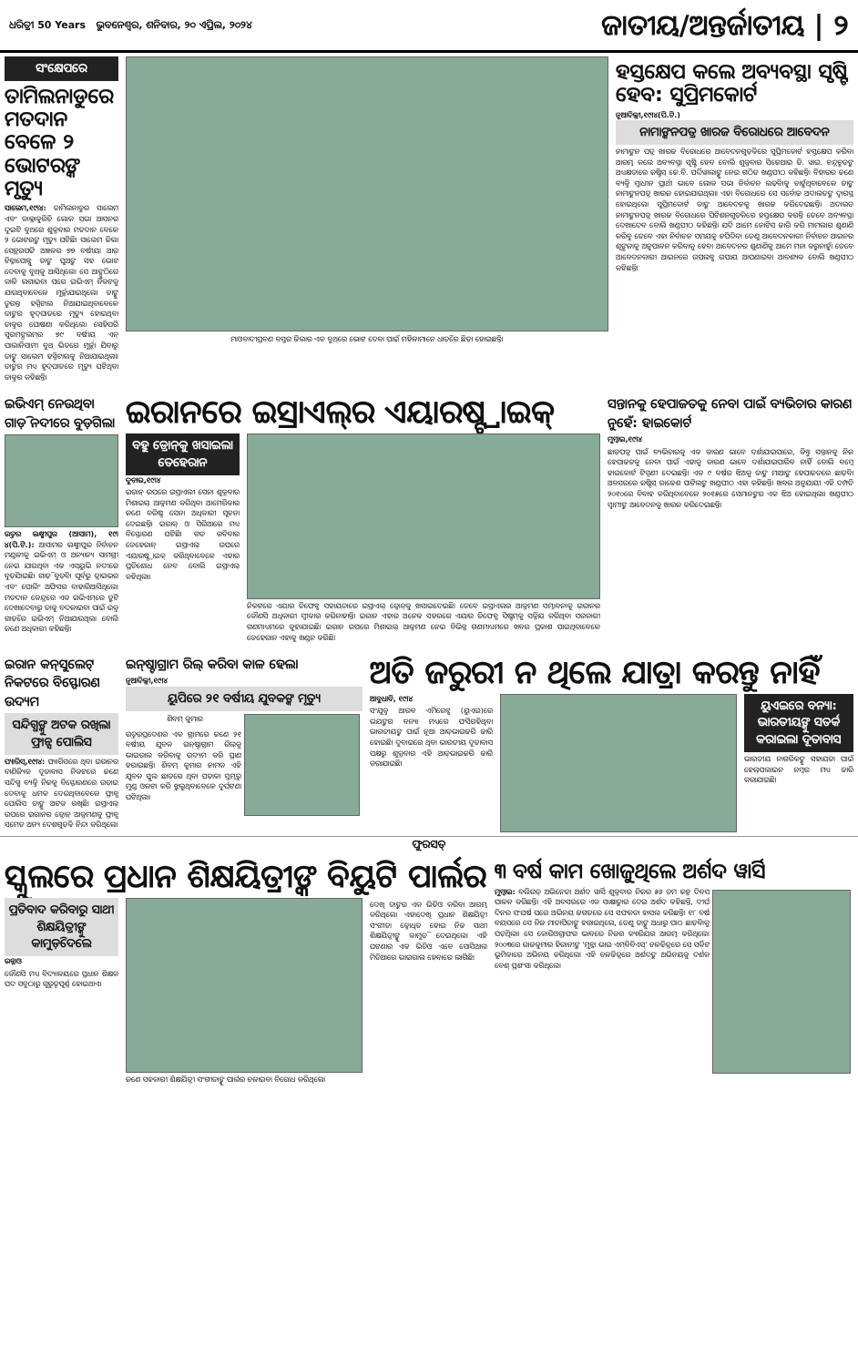ଧରିତ୍ରୀ 50 Years ଭୁବନେଶ୍ୱର, ଶନିବାର, ୨୦ ଏପ୍ରିଲ, ୨୦୨୪
ଜାତୀୟ/ଅନ୍ତର୍ଜାତୀୟ | ୨
ସଂକ୍ଷେପରେ
ତାମିଲନାଡୁରେ ମତଦାନ ବେଳେ ୨ ଭୋଟରଙ୍କ ମୃତ୍ୟୁ
ସାଲେମ,୧୯।୪: ତାମିଲନାଡୁର ସାଲେମ ଏବଂ କାଲ୍ଲାକୁରିଚି ଲୋକ ସଭା ଆସନର ଦୁଇଟି ବୁଥରେ ଶୁକ୍ରବାର ମତଦାନ ବେଳେ ୨ ଭୋଟରଙ୍କ ମୃତ୍ୟୁ ଘଟିଛି। ସାଲେମ ଜିଲା ସେନ୍ଥରପଟ୍ଟି ଅଞ୍ଚଳର ୭୭ ବର୍ଷୀୟା ଆର୍ ଚିନ୍ନାପୋନ୍ନୁ ତାଙ୍କ ପୁଅଙ୍କ ସହ ଭୋଟ ଦେବାକୁ ବୁଥ୍‌କୁ ଆସିଥିଲେ। ସେ ଆଙ୍ଗୁଠିରେ କାଳି ଲଗାଇବା ପରେ ଇଭିଏମ୍ ନିକଟକୁ ଯାଉଥିବାବେଳେ ମୂର୍ଚ୍ଛାଯାଇଥିଲେ। ତାଙ୍କୁ ତୁରନ୍ତ ହସ୍ପିଟାଲ ନିଆଯାଇଥିବାବେଳେ ତାଙ୍କର ହୃଦ୍‌ଘାତରେ ମୃତ୍ୟୁ ହୋଇଥିବା ଡାକ୍ତର ଘୋଷଣା କରିଥିଲେ। ସେହିପରି ସୁରମଙ୍ଗଲମ୍‌ର ୭୯ ବର୍ଷୀୟ ଏନ୍ ପାଲାନିସାମୀ ବୁଥ୍ ଭିତରେ ମୂର୍ଚ୍ଛା ଯିବାରୁ ତାଙ୍କୁ ସାଲେମ ହସ୍ପିଟାଲକୁ ନିଆଯାଇଥିଲା। ତାଙ୍କର ମଧ୍ୟ ହୃଦ୍‌ଘାତରେ ମୃତ୍ୟୁ ଘଟିଥିବା ଡାକ୍ତର କହିଛନ୍ତି।
ମାଓବାଦୀପ୍ରବଣ ବସ୍ତର ଜିଲାର ଏକ ବୁଥ୍‌ରେ ଭୋଟ ଦେବା ପାଇଁ ମହିଳାମାନେ ଧାଡ଼ିରେ ଛିଡ଼ା ହୋଇଛନ୍ତି।
ହସ୍ତକ୍ଷେପ କଲେ ଅବ୍ୟବସ୍ଥା ସୃଷ୍ଟି ହେବ: ସୁପ୍ରିମକୋର୍ଟ
ନୂଆଦିଲ୍ଲୀ,୧୯।୪(ପି.ଟି.)
ନାମାଙ୍କନପତ୍ର ଖାରଜ ବିରୋଧରେ ଆବେଦନ
ନାମାଙ୍କନ ପତ୍ର ଖାରଜ ବିରୋଧରେ ଆବେଦନଗୁଡ଼ିକରେ ସୁପ୍ରିମକୋର୍ଟ ହସ୍ତକ୍ଷେପ କରିବା ଆରମ୍ଭ କଲେ ଅବ୍ୟବସ୍ଥା ସୃଷ୍ଟି ହେବ ବୋଲି ଶୁକ୍ରବାର ସିଜେଆଇ ଡି. ୱାଇ. ଚନ୍ଦ୍ରଚୂଡ଼ଙ୍କ ଅଧ୍ୟକ୍ଷତାରେ ଜଷ୍ଟିସ୍ ଜେ.ବି. ପର୍ଦ୍ଦିୱାଲାଙ୍କୁ ନେଇ ଗଠିତ ଖଣ୍ଡପୀଠ କହିଛନ୍ତି। ବିହାରର ଜଣେ ବ୍ୟକ୍ତି ସ୍ୱାଧୀନ ପ୍ରାର୍ଥୀ ଭାବେ ଲୋକ ସଭା ନିର୍ବାଚନ ଲଢ଼ିବାକୁ ଚାହୁଁଥିବାବେଳେ ତାଙ୍କ ନାମାଙ୍କନପତ୍ର ଖାରଜ ହୋଇଯାଇଥିଲା। ଏହା ବିରୋଧରେ ସେ ସର୍ବୋଚ୍ଚ ଅଦାଲତଙ୍କ ଦ୍ୱାରସ୍ଥ ହୋଇଥିଲେ। ସୁପ୍ରିମକୋର୍ଟ ତାଙ୍କ ଆବେଦନକୁ ଖାରଜ କରିଦେଇଛନ୍ତି। ଅଦାଲତ ନାମାଙ୍କନପତ୍ର ଖାରଜ ବିରୋଧରେ ପିଟିଶନଗୁଡ଼ିକରେ ହସ୍ତକ୍ଷେପ କରନ୍ତି ତେବେ ଅବ୍ୟବସ୍ଥା ଦେଖାଦେବ ବୋଲି ଖଣ୍ଡପୀଠ କହିଛନ୍ତି। ଯଦି ଆମେ ନୋଟିସ ଜାରି କରି ମାମଲାର ଶୁଣାଣି କରିବୁ ତେବେ ଏହା ନିର୍ବାଚନ ସମୟକୁ ଚପିଦିବ। ତେଣୁ ଆବେଦନକାରୀ ନିର୍ବାଚନ ଆଇନର ଶୃଙ୍ଖଳାକୁ ଅନୁପାଳନ କରିବାକୁ ହେବ। ଆବେଦନର ଶୁଣାଣିକୁ ଆମେ ମନା କରୁନାହୁଁ। ତେବେ ଆବେଦନକାରୀ ଆଇନରେ ଉପଲବ୍ଧ ଉପାୟ ଆପଣାଇବା ଆବଶ୍ୟକ ବୋଲି ଖଣ୍ଡପୀଠ କହିଛନ୍ତି।
ଇଭିଏମ୍ ନେଉଥିବା ଗାଡ଼ି ନଦୀରେ ବୁଡ଼ିଗଲା
ଉତ୍ତର ଲକ୍ଷ୍ମୀପୁର (ଆସାମ), ୧୯।୪(ପି.ଟି.): ଆସାମର ଲକ୍ଷ୍ମୀପୁର ନିର୍ବାଚନ ମଣ୍ଡଳୀକୁ ଇଭିଏମ୍ ଓ ଅନ୍ୟାନ୍ୟ ସାମଗ୍ରୀ ନେଇ ଯାଉଥିବା ଏକ ଏସ୍‌ୟୁଭି ନଦୀରେ ବୁଡ଼ିଯାଇଛି। ଗାଡ଼ି ବୁଡ଼ିବା ପୂର୍ବରୁ ଡ୍ରାଇଭର ଏବଂ ପୋଲିଂ ଅଫିସର ବାହାରିଆସିଥିଲେ। ମତଦାନ କେନ୍ଦ୍ରରେ ଏକ ଇଭିଏମ୍‌ରେ ତ୍ରୁଟି ଦେଖାଦେବାରୁ ତାକୁ ବଦଳାଇବା ପାଇଁ ଉକ୍ତ ଗାଡ଼ିରେ ଇଭିଏମ୍ ନିଆଯାଉଥିଲା ବୋଲି ଜଣେ ଅଧିକାରୀ କହିଛନ୍ତି।
ଇରାନରେ ଇସ୍ରାଏଲ୍‌ର ଏୟାରଷ୍ଟ୍ରାଇକ୍
ବହୁ ଡ୍ରୋନ୍‌କୁ ଖସାଇଲା ତେହେରାନ
ଦୁବାଇ,୧୯।୪
ଇରାନ୍ ଉପରେ ଇସ୍ରାଏଲୀ ସେନା ଶୁକ୍ରବାର ମିଶାଇଲ୍ ଆକ୍ରମଣ କରିଥିବା ଆମେରିକାର ଜଣେ ବରିଷ୍ଠ ସେନା ଅଧିକାରୀ ସୂଚନା ଦେଇଛନ୍ତି। ଇରାକ୍ ଓ ସିରିଆରେ ମଧ୍ୟ ବିସ୍ଫୋରଣ ଘଟିଛି। ଗତ ରବିବାର ତେହେରାନ୍ ଇସ୍ରାଏଲ୍ ଉପରେ ଏୟାରଷ୍ଟ୍ରାଇକ୍ କରିଥିବାବେଳେ ଏହାର ପ୍ରତିଶୋଧ ନେବ ବୋଲି ଇସ୍ରାଏଲ୍ କହିଥିଲା।
ନିକଟରେ ଏୟାର ଡିଫେନ୍ସ ସହାୟତାରେ ଇସ୍ରାଏଲ୍ ଡ୍ରୋନ୍‌କୁ ଖସାଇଦେଇଛି। ତେବେ ଇସ୍ରାଏଲର ଆକ୍ରମଣ ସମ୍ଭାବନାକୁ ଇରାନର କୌଣସି ଅଧିକାରୀ ସ୍ୱୀକାର କରିନାହାନ୍ତି। ଇରାନ ଏହାର ଅନେକ ସହରରେ ଏୟାର ଡିଫେନ୍ସ ସିଷ୍ଟମ୍‌କୁ ସକ୍ରିୟ କରିଥିବା ସରକାରୀ ଗଣମାଧ୍ୟମରେ କୁହାଯାଇଛି। ଇରାନ ଉପରେ ମିଶାଇଲ୍ ଆକ୍ରମଣ ନେଇ ବିଭିନ୍ନ ଗଣମାଧ୍ୟମରେ ଖବର ପ୍ରକାଶ ପାଇଥିବାବେଳେ ତେହେରାନ ଏହାକୁ ଖଣ୍ଡନ କରିଛି।
ସନ୍ତାନକୁ ହେପାଜତକୁ ନେବା ପାଇଁ ବ୍ୟଭିଚାର କାରଣ ନୁହେଁ: ହାଇକୋର୍ଟ
ମୁମ୍ବାଇ,୧୯।୪
ଛାଡ଼ପତ୍ର ପାଇଁ ବ୍ୟଭିଚାରକୁ ଏକ କାରଣ ଭାବେ ଦର୍ଶାଯାଇପାରେ, କିନ୍ତୁ ସନ୍ତାନକୁ ନିଜ ହେପାଜତକୁ ନେବା ପାଇଁ ଏହାକୁ କାରଣ ଭାବେ ଦର୍ଶାଯାଇପାରିବ ନାହିଁ ବୋଲି ବମ୍ବେ ହାଇକୋର୍ଟ ଟିପ୍ପଣୀ ଦେଇଛନ୍ତି। ଏକ ୯ ବର୍ଷର ଝିଅକୁ ତାଙ୍କ ମାଆଙ୍କ ହେପାଜତରେ ଛାଡ଼ିବା ଅବସରରେ ଜଷ୍ଟିସ୍ ରାଜେଶ ପାଟିଲଙ୍କ ଖଣ୍ଡପୀଠ ଏହା କହିଛନ୍ତି। ଖବର ଅନୁଯାୟୀ ଏହି ଦମ୍ପତି ୨୦୧୦ରେ ବିବାହ କରିଥିବାବେଳେ ୨୦୧୫ରେ ସେମାନଙ୍କର ଏକ ଝିଅ ହୋଇଥିଲା। ଖଣ୍ଡପୀଠ ସ୍ୱାମୀଙ୍କ ଆବେଦନକୁ ଖାରଜ କରିଦେଇଛନ୍ତି।
ଇରାନ କନ୍‌ସୁଲେଟ୍ ନିକଟରେ ବିସ୍ଫୋରଣ ଉଦ୍ୟମ
ସନ୍ଦିଗ୍ଧଙ୍କୁ ଅଟକ ରଖିଲା ଫ୍ରାନ୍ସ ପୋଲିସ
ପ୍ୟାରିସ୍,୧୯।୪: ପ୍ୟାରିସରେ ଥିବା ଇରାନର ବାଣିଜ୍ୟିକ ଦୂତାବାସ ନିକଟରେ ଜଣେ ସନ୍ଦିଗ୍ଧ ବ୍ୟକ୍ତି ନିଜକୁ ବିସ୍ଫୋରଣରେ ଉଡ଼ାଇ ଦେବାକୁ ଧମକ ଦେଉଥିବାବେଳେ ଫ୍ରାନ୍ସ ପୋଲିସ ତାଙ୍କୁ ଅଟକ ରଖିଛି। ଇସ୍ରାଏଲ୍ ଉପରେ ଇରାନର ଡ୍ରୋନ୍ ଆକ୍ରମଣକୁ ଫ୍ରାନ୍ସ ସମେତ ଅନ୍ୟ ଦେଶଗୁଡ଼ିକ ନିନ୍ଦା କରିଥିଲେ।
ଇନ୍‌ଷ୍ଟାଗ୍ରାମ ରିଲ୍ କରିବା କାଳ ହେଲା
ନୂଆଦିଲ୍ଲୀ,୧୯।୪
ୟୁପିରେ ୨୧ ବର୍ଷୀୟ ଯୁବକଙ୍କ ମୃତ୍ୟୁ
ଶିବମ୍ କୁମାର
ଉତ୍ତରପ୍ରଦେଶର ଏକ ଗ୍ରାମରେ ଜଣେ ୨୧ ବର୍ଷୀୟ ଯୁବକ ଇନ୍‌ଷ୍ଟାଗ୍ରାମ ରିଲ୍‌କୁ ଭାଇରାଲ କରିବାକୁ ଉଦ୍ୟମ କରି ପ୍ରାଣ ହରାଇଛନ୍ତି। ଶିବମ୍ କୁମାର ନାମକ ଏହି ଯୁବକ ସ୍କୁଲ ଛାତରେ ଥିବା ପତାକା ସ୍ତମ୍ଭରୁ ମୁଣ୍ଡ ଓଳଟା କରି ଝୁଲୁଥିବାବେଳେ ଦୁର୍ଘଟଣା ଘଟିଥିଲା।
ଅତି ଜରୁରୀ ନ ଥିଲେ ଯାତ୍ରା କରନ୍ତୁ ନାହିଁ
ଆବୁଧାବି, ୧୯।୪
ସଂଯୁକ୍ତ ଆରବ ଏମିରେଟ୍ସ (ୟୁଏଇ)ରେ ଭୟଙ୍କର ବନ୍ୟା ମଧ୍ୟରେ ଫସିରହିଥିବା ଭାରତୀୟଙ୍କ ପାଇଁ ନୂଆ ଆଡ୍‌ଭାଇଜରି ଜାରି ହୋଇଛି। ଦୁବାଇରେ ଥିବା ଭାରତୀୟ ଦୂତାବାସ ପକ୍ଷରୁ ଶୁକ୍ରବାର ଏହି ଆଡ୍‌ଭାଇଜରି ଜାରି କରାଯାଇଛି।
ୟୁଏଇରେ ବନ୍ୟା: ଭାରତୀୟଙ୍କୁ ସତର୍କ କରାଇଲା ଦୂତାବାସ
ଭାରତୀୟ ନାଗରିକଙ୍କୁ ସହାୟତା ପାଇଁ ହେଲ୍‌ପଲାଇନ ନମ୍ବର ମଧ୍ୟ ଜାରି କରାଯାଇଛି।
ଫୁରସତ୍
ସ୍କୁଲରେ ପ୍ରଧାନ ଶିକ୍ଷୟିତ୍ରୀଙ୍କ ବିୟୁଟି ପାର୍ଲର
ପ୍ରତିବାଦ କରିବାରୁ ସାଥୀ ଶିକ୍ଷୟିତ୍ରୀଙ୍କୁ କାମୁଡ଼ିଦେଲେ
ଉନ୍ନାଓ
କୌଣସି ମଧ୍ୟ ବିଦ୍ୟାଳୟରେ ପ୍ରଧାନ ଶିକ୍ଷକ ପଦ ସବୁଠାରୁ ଗୁରୁତ୍ୱପୂର୍ଣ୍ଣ ହୋଇଥାଏ।
ଜଣେ ସହକାରୀ ଶିକ୍ଷୟିତ୍ରୀ ସଂଗୀତାଙ୍କୁ ପାର୍ଲର ଚଳାଇବା ବିରୋଧ କରିଥିଲେ।
ଦେଖି ତାଙ୍କର ଏକ ଭିଡିଓ କରିବା ଆରମ୍ଭ କରିଥିଲେ। ଏହାଦେଖି ପ୍ରଧାନ ଶିକ୍ଷୟିତ୍ରୀ ସଂଗୀତା କ୍ରୋଧିତ ହୋଇ ନିଜ ସାଥୀ ଶିକ୍ଷୟିତ୍ରୀଙ୍କୁ କାମୁଡ଼ି ଦେଇଥିଲେ। ଏହି ଘଟଣାର ଏକ ଭିଡିଓ ଏବେ ସୋସିଆଲ ମିଡିଆରେ ଭାଇରାଲ ହେବାରେ ଲାଗିଛି।
୩ ବର୍ଷ କାମ ଖୋଜୁଥିଲେ ଅର୍ଶଦ ୱାର୍ସି
ମୁମ୍ବାଇ: ବଲିଉଡ୍ ଅଭିନେତା ଅର୍ଶଦ ୱାର୍ସି ଶୁକ୍ରବାର ନିଜର ୫୬ ତମ ଜନ୍ମ ଦିବସ ପାଳନ କରିଛନ୍ତି। ଏହି ଅବସରରେ ଏକ ସାକ୍ଷାତ୍କାର ଦେଇ ଅର୍ଶଦ କହିଛନ୍ତି, ଦୀର୍ଘ ଦିନର ସଂଘର୍ଷ ପରେ ଅଭିନୟ ଜଗତରେ ସେ ସଫଳତା ହାସଲ କରିଛନ୍ତି। ୧୮ ବର୍ଷ ବୟସରେ ସେ ନିଜ ମାତାପିତାଙ୍କୁ ହରାଇଥିଲେ, ତେଣୁ ତାଙ୍କୁ ଅଧାରୁ ପାଠ ଛାଡ଼ିବାକୁ ପଡ଼ିଥିଲା। ସେ କୋରିଓଗ୍ରାଫର ଭାବରେ ନିଜର କ୍ୟାରିୟର ଆରମ୍ଭ କରିଥିଲେ। ୨୦୦୩ରେ ରାଜକୁମାର ହିରାନୀଙ୍କ 'ମୁନ୍ନା ଭାଇ ଏମ୍‌ବିବିଏସ୍' ଚଳଚ୍ଚିତ୍ରରେ ସେ ସର୍କିଟ ଭୂମିକାରେ ଅଭିନୟ କରିଥିଲେ। ଏହି ଚଳଚ୍ଚିତ୍ରରେ ଅର୍ଶଦଙ୍କ ଅଭିନୟକୁ ଦର୍ଶକ ବେଶ୍ ପ୍ରଶଂସା କରିଥିଲେ।